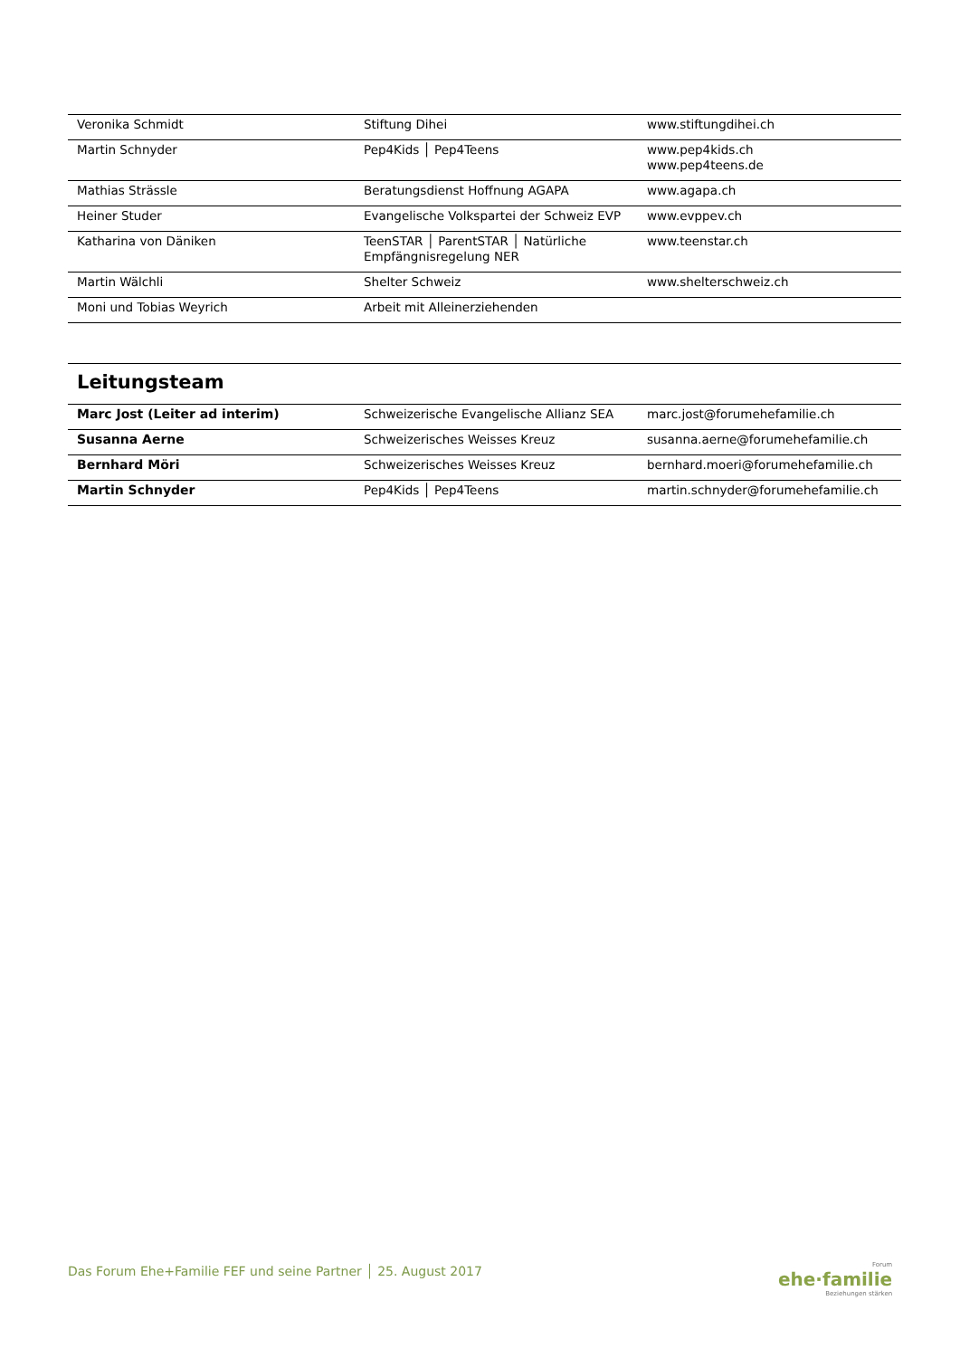| Veronika Schmidt | Stiftung Dihei | www.stiftungdihei.ch |
| Martin Schnyder | Pep4Kids │ Pep4Teens | www.pep4kids.ch www.pep4teens.de |
| Mathias Strässle | Beratungsdienst Hoffnung AGAPA | www.agapa.ch |
| Heiner Studer | Evangelische Volkspartei der Schweiz EVP | www.evppev.ch |
| Katharina von Däniken | TeenSTAR │ ParentSTAR │ Natürliche Empfängnisregelung NER | www.teenstar.ch |
| Martin Wälchli | Shelter Schweiz | www.shelterschweiz.ch |
| Moni und Tobias Weyrich | Arbeit mit Alleinerziehenden | |
Leitungsteam
| Marc Jost (Leiter ad interim) | Schweizerische Evangelische Allianz SEA | marc.jost@forumehefamilie.ch |
| Susanna Aerne | Schweizerisches Weisses Kreuz | susanna.aerne@forumehefamilie.ch |
| Bernhard Möri | Schweizerisches Weisses Kreuz | bernhard.moeri@forumehefamilie.ch |
| Martin Schnyder | Pep4Kids │ Pep4Teens | martin.schnyder@forumehefamilie.ch |
Das Forum Ehe+Familie FEF und seine Partner │ 25. August 2017
Forum
ehe·familie
Beziehungen stärken